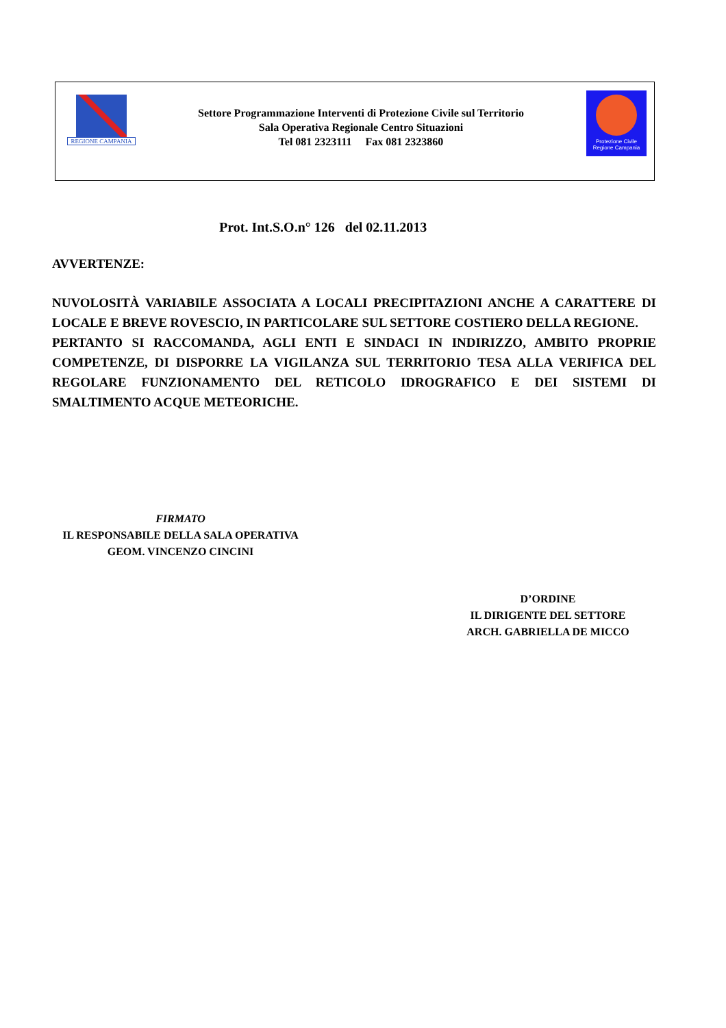REGIONE CAMPANIA
Settore Programmazione Interventi di Protezione Civile sul Territorio
Sala Operativa Regionale Centro Situazioni
Tel 081 2323111 Fax 081 2323860
Protezione Civile
Regione Campania
Prot. Int.S.O.n° 126 del 02.11.2013
AVVERTENZE:
NUVOLOSITÀ VARIABILE ASSOCIATA A LOCALI PRECIPITAZIONI ANCHE A CARATTERE DI LOCALE E BREVE ROVESCIO, IN PARTICOLARE SUL SETTORE COSTIERO DELLA REGIONE.
PERTANTO SI RACCOMANDA, AGLI ENTI E SINDACI IN INDIRIZZO, AMBITO PROPRIE COMPETENZE, DI DISPORRE LA VIGILANZA SUL TERRITORIO TESA ALLA VERIFICA DEL REGOLARE FUNZIONAMENTO DEL RETICOLO IDROGRAFICO E DEI SISTEMI DI SMALTIMENTO ACQUE METEORICHE.
FIRMATO
IL RESPONSABILE DELLA SALA OPERATIVA
GEOM. VINCENZO CINCINI
D’ORDINE
IL DIRIGENTE DEL SETTORE
ARCH. GABRIELLA DE MICCO